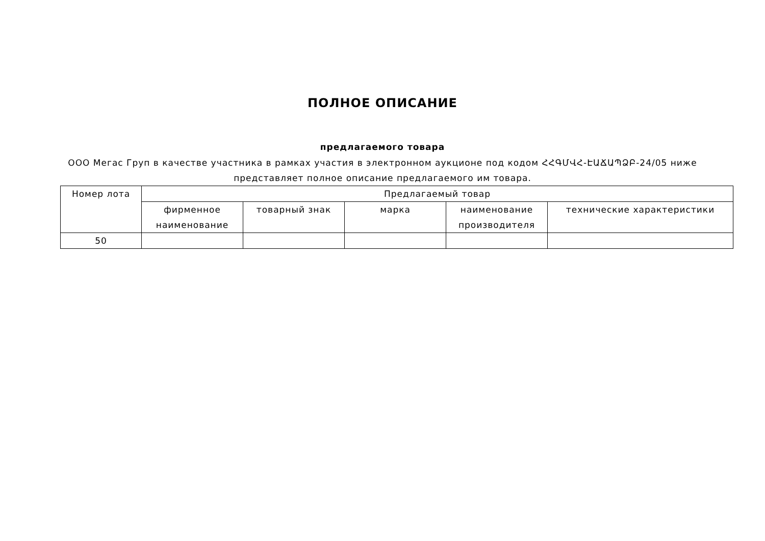ПОЛНОЕ ОПИСАНИЕ
предлагаемого товара
ООО Мегас Груп в качестве участника в рамках участия в электронном аукционе под кодом ՀՀԳՄՎՀ-ԷԱՃԱՊՁԲ-24/05 ниже представляет полное описание предлагаемого им товара.
| Номер лота | Предлагаемый товар | | | | |
| --- | --- | --- | --- | --- | --- |
| | фирменное наименование | товарный знак | марка | наименование производителя | технические характеристики |
| 50 | | | | | |